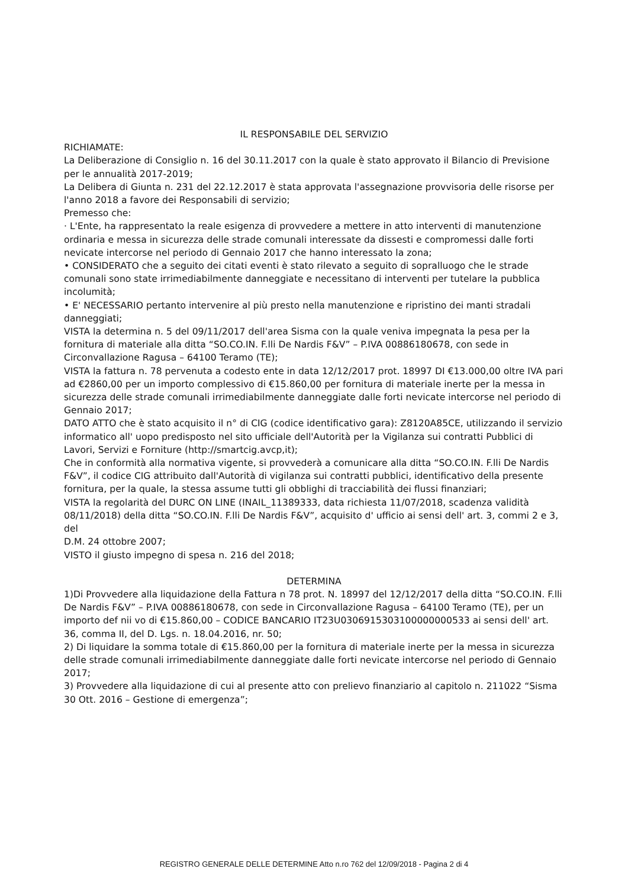IL RESPONSABILE DEL SERVIZIO
RICHIAMATE:
La Deliberazione di Consiglio n. 16 del 30.11.2017 con la quale è stato approvato il Bilancio di Previsione per le annualità 2017-2019;
La Delibera di Giunta n. 231 del 22.12.2017 è stata approvata l'assegnazione provvisoria delle risorse per l'anno 2018 a favore dei Responsabili di servizio;
Premesso che:
· L'Ente, ha rappresentato la reale esigenza di provvedere a mettere in atto interventi di manutenzione ordinaria e messa in sicurezza delle strade comunali interessate da dissesti e compromessi dalle forti nevicate intercorse nel periodo di Gennaio 2017 che hanno interessato la zona;
• CONSIDERATO che a seguito dei citati eventi è stato rilevato a seguito di sopralluogo che le strade comunali sono state irrimediabilmente danneggiate e necessitano di interventi per tutelare la pubblica incolumità;
• E' NECESSARIO pertanto intervenire al più presto nella manutenzione e ripristino dei manti stradali danneggiati;
VISTA la determina n. 5 del 09/11/2017 dell'area Sisma con la quale veniva impegnata la pesa per la fornitura di materiale alla ditta “SO.CO.IN. F.lli De Nardis F&V” – P.IVA 00886180678, con sede in Circonvallazione Ragusa – 64100 Teramo (TE);
VISTA la fattura n. 78 pervenuta a codesto ente in data 12/12/2017 prot. 18997 DI €13.000,00 oltre IVA pari ad €2860,00 per un importo complessivo di €15.860,00 per fornitura di materiale inerte per la messa in sicurezza delle strade comunali irrimediabilmente danneggiate dalle forti nevicate intercorse nel periodo di Gennaio 2017;
DATO ATTO che è stato acquisito il n° di CIG (codice identificativo gara): Z8120A85CE, utilizzando il servizio
informatico all' uopo predisposto nel sito ufficiale dell'Autorità per la Vigilanza sui contratti Pubblici di Lavori, Servizi e Forniture (http://smartcig.avcp,it);
Che in conformità alla normativa vigente, si provvederà a comunicare alla ditta “SO.CO.IN. F.lli De Nardis F&V”, il codice CIG attribuito dall'Autorità di vigilanza sui contratti pubblici, identificativo della presente fornitura, per la quale, la stessa assume tutti gli obblighi di tracciabilità dei flussi finanziari;
VISTA la regolarità del DURC ON LINE (INAIL_11389333, data richiesta 11/07/2018, scadenza validità 08/11/2018) della ditta “SO.CO.IN. F.lli De Nardis F&V”, acquisito d' ufficio ai sensi dell' art. 3, commi 2 e 3, del
D.M. 24 ottobre 2007;
VISTO il giusto impegno di spesa n. 216 del 2018;
DETERMINA
1)Di Provvedere alla liquidazione della Fattura n 78 prot. N. 18997 del 12/12/2017 della ditta “SO.CO.IN. F.lli De Nardis F&V” – P.IVA 00886180678, con sede in Circonvallazione Ragusa – 64100 Teramo (TE), per un importo def nii vo di €15.860,00 – CODICE BANCARIO IT23U0306915303100000000533 ai sensi dell' art. 36, comma II, del D. Lgs. n. 18.04.2016, nr. 50;
2) Di liquidare la somma totale di €15.860,00 per la fornitura di materiale inerte per la messa in sicurezza delle strade comunali irrimediabilmente danneggiate dalle forti nevicate intercorse nel periodo di Gennaio 2017;
3) Provvedere alla liquidazione di cui al presente atto con prelievo finanziario al capitolo n. 211022 “Sisma 30 Ott. 2016 – Gestione di emergenza”;
REGISTRO GENERALE DELLE DETERMINE Atto n.ro 762 del 12/09/2018 - Pagina 2 di 4